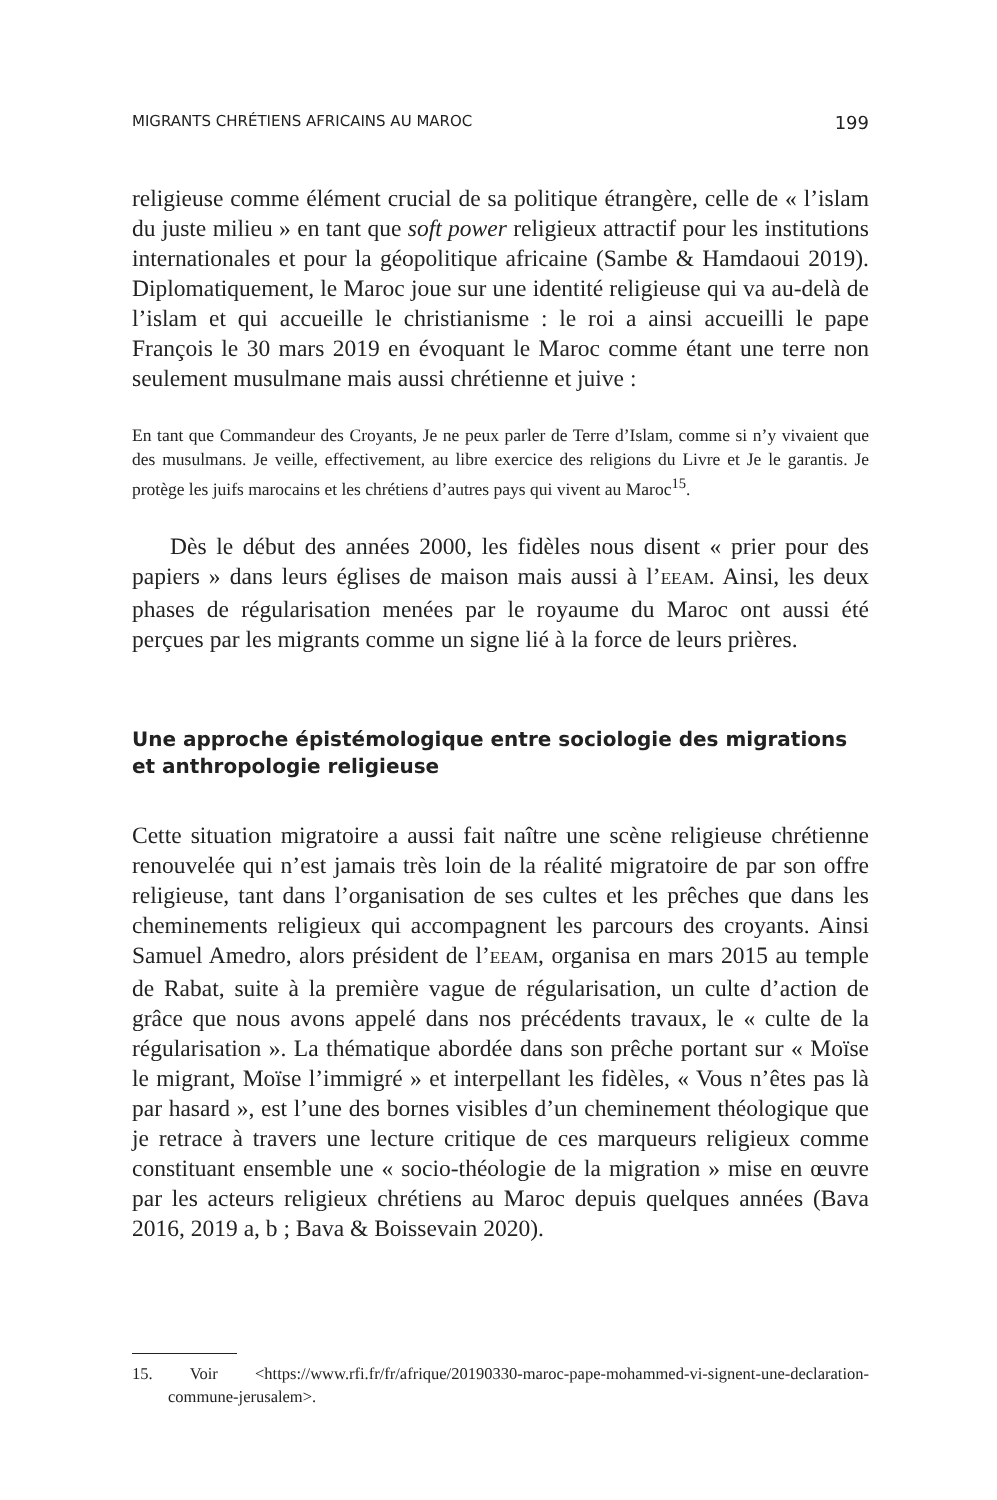MIGRANTS CHRÉTIENS AFRICAINS AU MAROC 199
religieuse comme élément crucial de sa politique étrangère, celle de « l’islam du juste milieu » en tant que soft power religieux attractif pour les institutions internationales et pour la géopolitique africaine (Sambe & Hamdaoui 2019). Diplomatiquement, le Maroc joue sur une identité religieuse qui va au-delà de l’islam et qui accueille le christianisme : le roi a ainsi accueilli le pape François le 30 mars 2019 en évoquant le Maroc comme étant une terre non seulement musulmane mais aussi chrétienne et juive :
En tant que Commandeur des Croyants, Je ne peux parler de Terre d’Islam, comme si n’y vivaient que des musulmans. Je veille, effectivement, au libre exercice des religions du Livre et Je le garantis. Je protège les juifs marocains et les chrétiens d’autres pays qui vivent au Maroc<sup>15</sup>.
Dès le début des années 2000, les fidèles nous disent « prier pour des papiers » dans leurs églises de maison mais aussi à l’EEAM. Ainsi, les deux phases de régularisation menées par le royaume du Maroc ont aussi été perçues par les migrants comme un signe lié à la force de leurs prières.
Une approche épistémologique entre sociologie des migrations
et anthropologie religieuse
Cette situation migratoire a aussi fait naître une scène religieuse chrétienne renouvelée qui n’est jamais très loin de la réalité migratoire de par son offre religieuse, tant dans l’organisation de ses cultes et les prêches que dans les cheminements religieux qui accompagnent les parcours des croyants. Ainsi Samuel Amedro, alors président de l’EEAM, organisa en mars 2015 au temple de Rabat, suite à la première vague de régularisation, un culte d’action de grâce que nous avons appelé dans nos précédents travaux, le « culte de la régularisation ». La thématique abordée dans son prêche portant sur « Moïse le migrant, Moïse l’immigré » et interpellant les fidèles, « Vous n’êtes pas là par hasard », est l’une des bornes visibles d’un cheminement théologique que je retrace à travers une lecture critique de ces marqueurs religieux comme constituant ensemble une « socio-théologie de la migration » mise en œuvre par les acteurs religieux chrétiens au Maroc depuis quelques années (Bava 2016, 2019 a, b ; Bava & Boissevain 2020).
15. Voir <https://www.rfi.fr/fr/afrique/20190330-maroc-pape-mohammed-vi-signent-une-declaration-commune-jerusalem>.